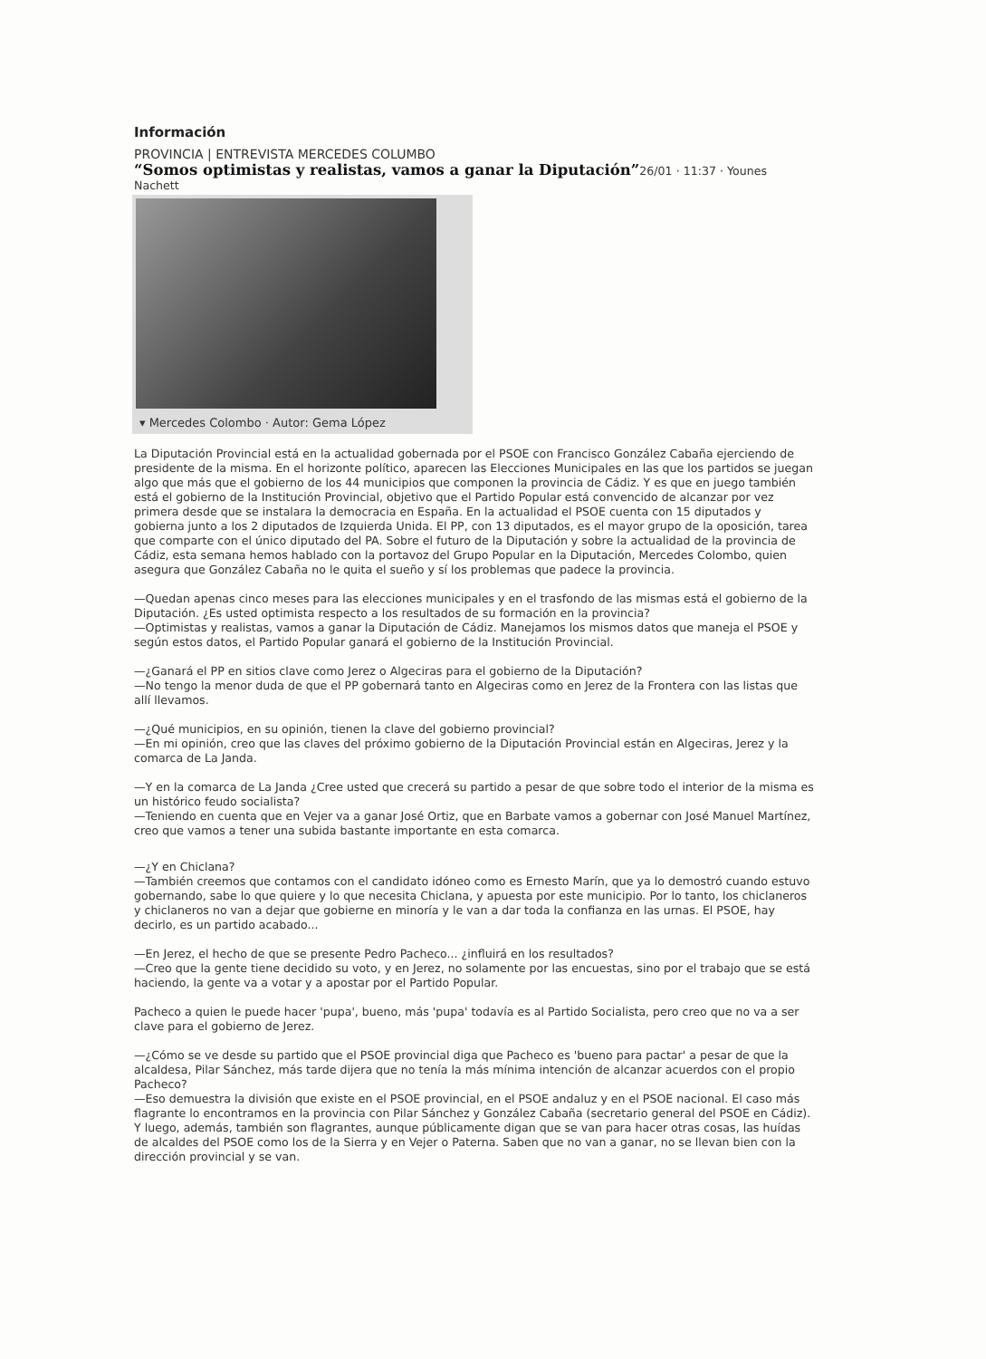Información
PROVINCIA | ENTREVISTA MERCEDES COLUMBO
“Somos optimistas y realistas, vamos a ganar la Diputación”26/01 · 11:37 · Younes Nachett
▾ Mercedes Colombo · Autor: Gema López
La Diputación Provincial está en la actualidad gobernada por el PSOE con Francisco González Cabaña ejerciendo de presidente de la misma. En el horizonte político, aparecen las Elecciones Municipales en las que los partidos se juegan algo que más que el gobierno de los 44 municipios que componen la provincia de Cádiz. Y es que en juego también está el gobierno de la Institución Provincial, objetivo que el Partido Popular está convencido de alcanzar por vez primera desde que se instalara la democracia en España. En la actualidad el PSOE cuenta con 15 diputados y gobierna junto a los 2 diputados de Izquierda Unida. El PP, con 13 diputados, es el mayor grupo de la oposición, tarea que comparte con el único diputado del PA. Sobre el futuro de la Diputación y sobre la actualidad de la provincia de Cádiz, esta semana hemos hablado con la portavoz del Grupo Popular en la Diputación, Mercedes Colombo, quien asegura que González Cabaña no le quita el sueño y sí los problemas que padece la provincia.
—Quedan apenas cinco meses para las elecciones municipales y en el trasfondo de las mismas está el gobierno de la Diputación. ¿Es usted optimista respecto a los resultados de su formación en la provincia?
—Optimistas y realistas, vamos a ganar la Diputación de Cádiz. Manejamos los mismos datos que maneja el PSOE y según estos datos, el Partido Popular ganará el gobierno de la Institución Provincial.
—¿Ganará el PP en sitios clave como Jerez o Algeciras para el gobierno de la Diputación?
—No tengo la menor duda de que el PP gobernará tanto en Algeciras como en Jerez de la Frontera con las listas que allí llevamos.
—¿Qué municipios, en su opinión, tienen la clave del gobierno provincial?
—En mi opinión, creo que las claves del próximo gobierno de la Diputación Provincial están en Algeciras, Jerez y la comarca de La Janda.
—Y en la comarca de La Janda ¿Cree usted que crecerá su partido a pesar de que sobre todo el interior de la misma es un histórico feudo socialista?
—Teniendo en cuenta que en Vejer va a ganar José Ortiz, que en Barbate vamos a gobernar con José Manuel Martínez, creo que vamos a tener una subida bastante importante en esta comarca.
—¿Y en Chiclana?
—También creemos que contamos con el candidato idóneo como es Ernesto Marín, que ya lo demostró cuando estuvo gobernando, sabe lo que quiere y lo que necesita Chiclana, y apuesta por este municipio. Por lo tanto, los chiclaneros y chiclaneros no van a dejar que gobierne en minoría y le van a dar toda la confianza en las urnas. El PSOE, hay decirlo, es un partido acabado...
—En Jerez, el hecho de que se presente Pedro Pacheco... ¿influirá en los resultados?
—Creo que la gente tiene decidido su voto, y en Jerez, no solamente por las encuestas, sino por el trabajo que se está haciendo, la gente va a votar y a apostar por el Partido Popular.
Pacheco a quien le puede hacer 'pupa', bueno, más 'pupa' todavía es al Partido Socialista, pero creo que no va a ser clave para el gobierno de Jerez.
—¿Cómo se ve desde su partido que el PSOE provincial diga que Pacheco es 'bueno para pactar' a pesar de que la alcaldesa, Pilar Sánchez, más tarde dijera que no tenía la más mínima intención de alcanzar acuerdos con el propio Pacheco?
—Eso demuestra la división que existe en el PSOE provincial, en el PSOE andaluz y en el PSOE nacional. El caso más flagrante lo encontramos en la provincia con Pilar Sánchez y González Cabaña (secretario general del PSOE en Cádiz). Y luego, además, también son flagrantes, aunque públicamente digan que se van para hacer otras cosas, las huídas de alcaldes del PSOE como los de la Sierra y en Vejer o Paterna. Saben que no van a ganar, no se llevan bien con la dirección provincial y se van.